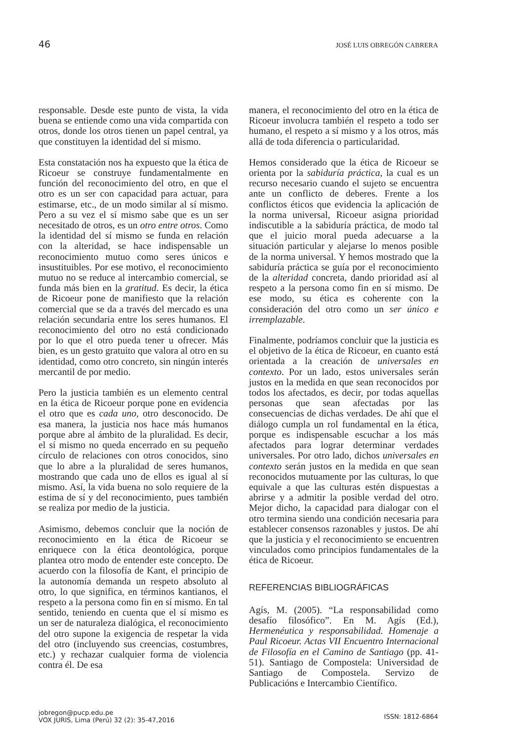46 JOSÉ LUIS OBREGÓN CABRERA
responsable. Desde este punto de vista, la vida buena se entiende como una vida compartida con otros, donde los otros tienen un papel central, ya que constituyen la identidad del sí mismo.
Esta constatación nos ha expuesto que la ética de Ricoeur se construye fundamentalmente en función del reconocimiento del otro, en que el otro es un ser con capacidad para actuar, para estimarse, etc., de un modo similar al sí mismo. Pero a su vez el sí mismo sabe que es un ser necesitado de otros, es un otro entre otros. Como la identidad del sí mismo se funda en relación con la alteridad, se hace indispensable un reconocimiento mutuo como seres únicos e insustituibles. Por ese motivo, el reconocimiento mutuo no se reduce al intercambio comercial, se funda más bien en la gratitud. Es decir, la ética de Ricoeur pone de manifiesto que la relación comercial que se da a través del mercado es una relación secundaria entre los seres humanos. El reconocimiento del otro no está condicionado por lo que el otro pueda tener u ofrecer. Más bien, es un gesto gratuito que valora al otro en su identidad, como otro concreto, sin ningún interés mercantil de por medio.
Pero la justicia también es un elemento central en la ética de Ricoeur porque pone en evidencia el otro que es cada uno, otro desconocido. De esa manera, la justicia nos hace más humanos porque abre al ámbito de la pluralidad. Es decir, el sí mismo no queda encerrado en su pequeño círculo de relaciones con otros conocidos, sino que lo abre a la pluralidad de seres humanos, mostrando que cada uno de ellos es igual al sí mismo. Así, la vida buena no solo requiere de la estima de sí y del reconocimiento, pues también se realiza por medio de la justicia.
Asimismo, debemos concluir que la noción de reconocimiento en la ética de Ricoeur se enriquece con la ética deontológica, porque plantea otro modo de entender este concepto. De acuerdo con la filosofía de Kant, el principio de la autonomía demanda un respeto absoluto al otro, lo que significa, en términos kantianos, el respeto a la persona como fin en sí mismo. En tal sentido, teniendo en cuenta que el sí mismo es un ser de naturaleza dialógica, el reconocimiento del otro supone la exigencia de respetar la vida del otro (incluyendo sus creencias, costumbres, etc.) y rechazar cualquier forma de violencia contra él. De esa
manera, el reconocimiento del otro en la ética de Ricoeur involucra también el respeto a todo ser humano, el respeto a sí mismo y a los otros, más allá de toda diferencia o particularidad.
Hemos considerado que la ética de Ricoeur se orienta por la sabiduría práctica, la cual es un recurso necesario cuando el sujeto se encuentra ante un conflicto de deberes. Frente a los conflictos éticos que evidencia la aplicación de la norma universal, Ricoeur asigna prioridad indiscutible a la sabiduría práctica, de modo tal que el juicio moral pueda adecuarse a la situación particular y alejarse lo menos posible de la norma universal. Y hemos mostrado que la sabiduría práctica se guía por el reconocimiento de la alteridad concreta, dando prioridad así al respeto a la persona como fin en sí mismo. De ese modo, su ética es coherente con la consideración del otro como un ser único e irremplazable.
Finalmente, podríamos concluir que la justicia es el objetivo de la ética de Ricoeur, en cuanto está orientada a la creación de universales en contexto. Por un lado, estos universales serán justos en la medida en que sean reconocidos por todos los afectados, es decir, por todas aquellas personas que sean afectadas por las consecuencias de dichas verdades. De ahí que el diálogo cumpla un rol fundamental en la ética, porque es indispensable escuchar a los más afectados para lograr determinar verdades universales. Por otro lado, dichos universales en contexto serán justos en la medida en que sean reconocidos mutuamente por las culturas, lo que equivale a que las culturas estén dispuestas a abrirse y a admitir la posible verdad del otro. Mejor dicho, la capacidad para dialogar con el otro termina siendo una condición necesaria para establecer consensos razonables y justos. De ahí que la justicia y el reconocimiento se encuentren vinculados como principios fundamentales de la ética de Ricoeur.
REFERENCIAS BIBLIOGRÁFICAS
Agís, M. (2005). “La responsabilidad como desafío filosófico”. En M. Agís (Ed.), Hermenéutica y responsabilidad. Homenaje a Paul Ricoeur. Actas VII Encuentro Internacional de Filosofía en el Camino de Santiago (pp. 41-51). Santiago de Compostela: Universidad de Santiago de Compostela. Servizo de Publicacións e Intercambio Científico.
jobregon@pucp.edu.pe
VOX JURIS, Lima (Perú) 32 (2): 35-47,2016
ISSN: 1812-6864